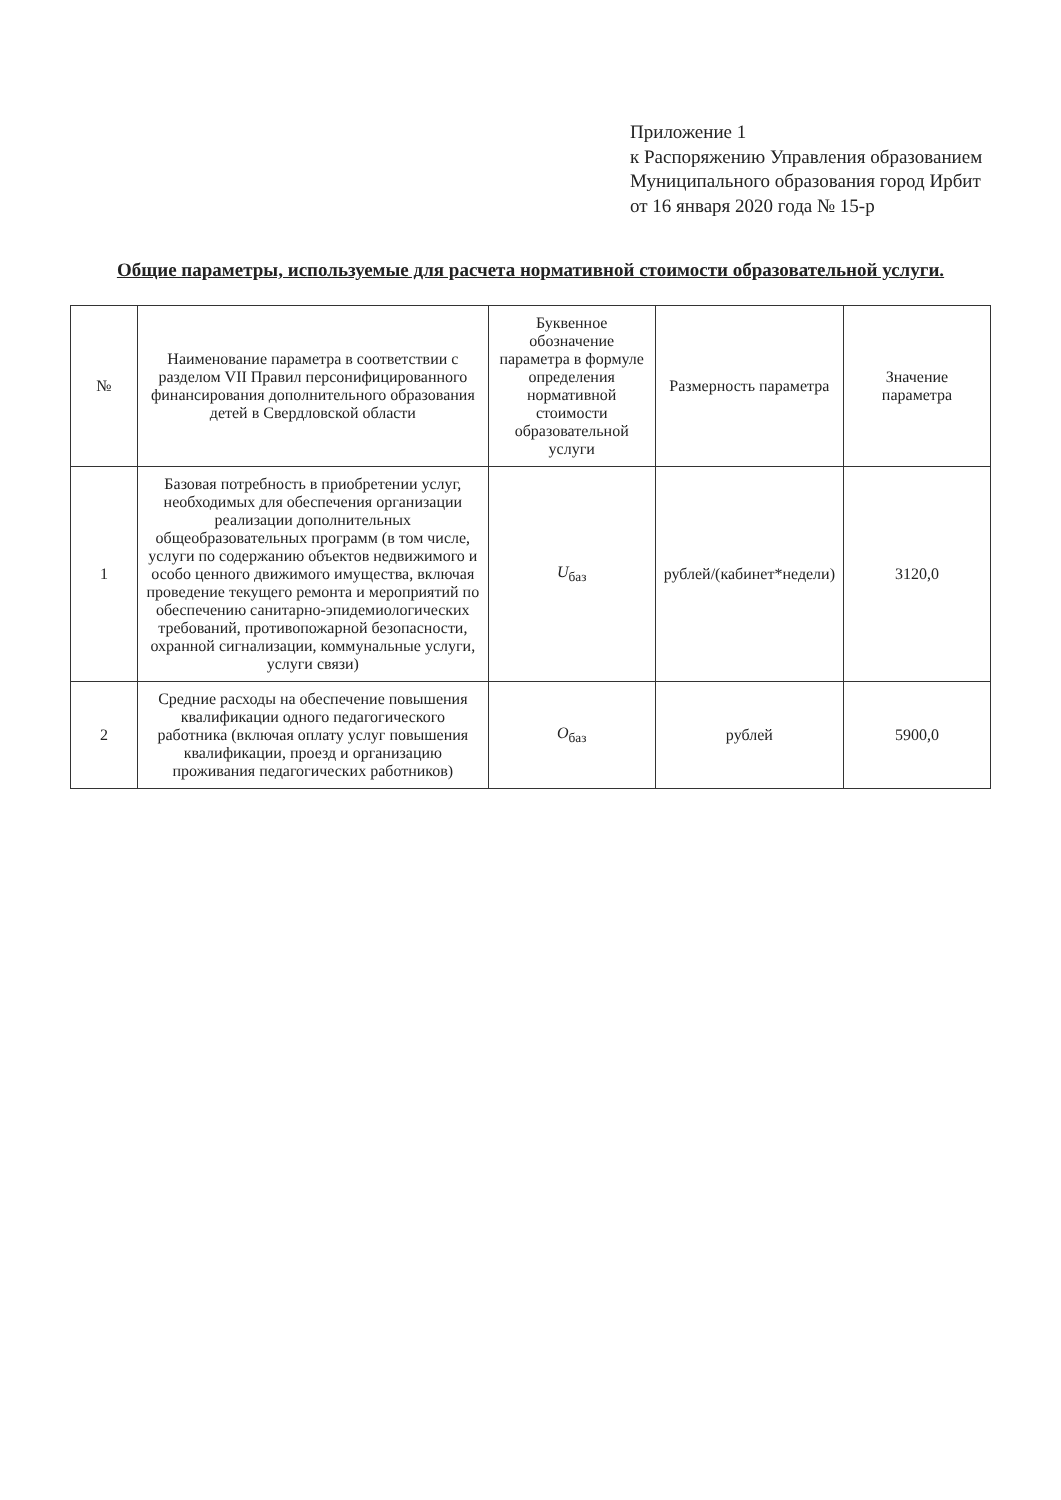Приложение 1
к Распоряжению Управления образованием Муниципального образования город Ирбит
от 16 января 2020 года № 15-р
Общие параметры, используемые для расчета нормативной стоимости образовательной услуги.
| № | Наименование параметра в соответствии с разделом VII Правил персонифицированного финансирования дополнительного образования детей в Свердловской области | Буквенное обозначение параметра в формуле определения нормативной стоимости образовательной услуги | Размерность параметра | Значение параметра |
| --- | --- | --- | --- | --- |
| 1 | Базовая потребность в приобретении услуг, необходимых для обеспечения организации реализации дополнительных общеобразовательных программ (в том числе, услуги по содержанию объектов недвижимого и особо ценного движимого имущества, включая проведение текущего ремонта и мероприятий по обеспечению санитарно-эпидемиологических требований, противопожарной безопасности, охранной сигнализации, коммунальные услуги, услуги связи) | U<sub>баз</sub> | рублей/(кабинет*недели) | 3120,0 |
| 2 | Средние расходы на обеспечение повышения квалификации одного педагогического работника (включая оплату услуг повышения квалификации, проезд и организацию проживания педагогических работников) | O<sub>баз</sub> | рублей | 5900,0 |